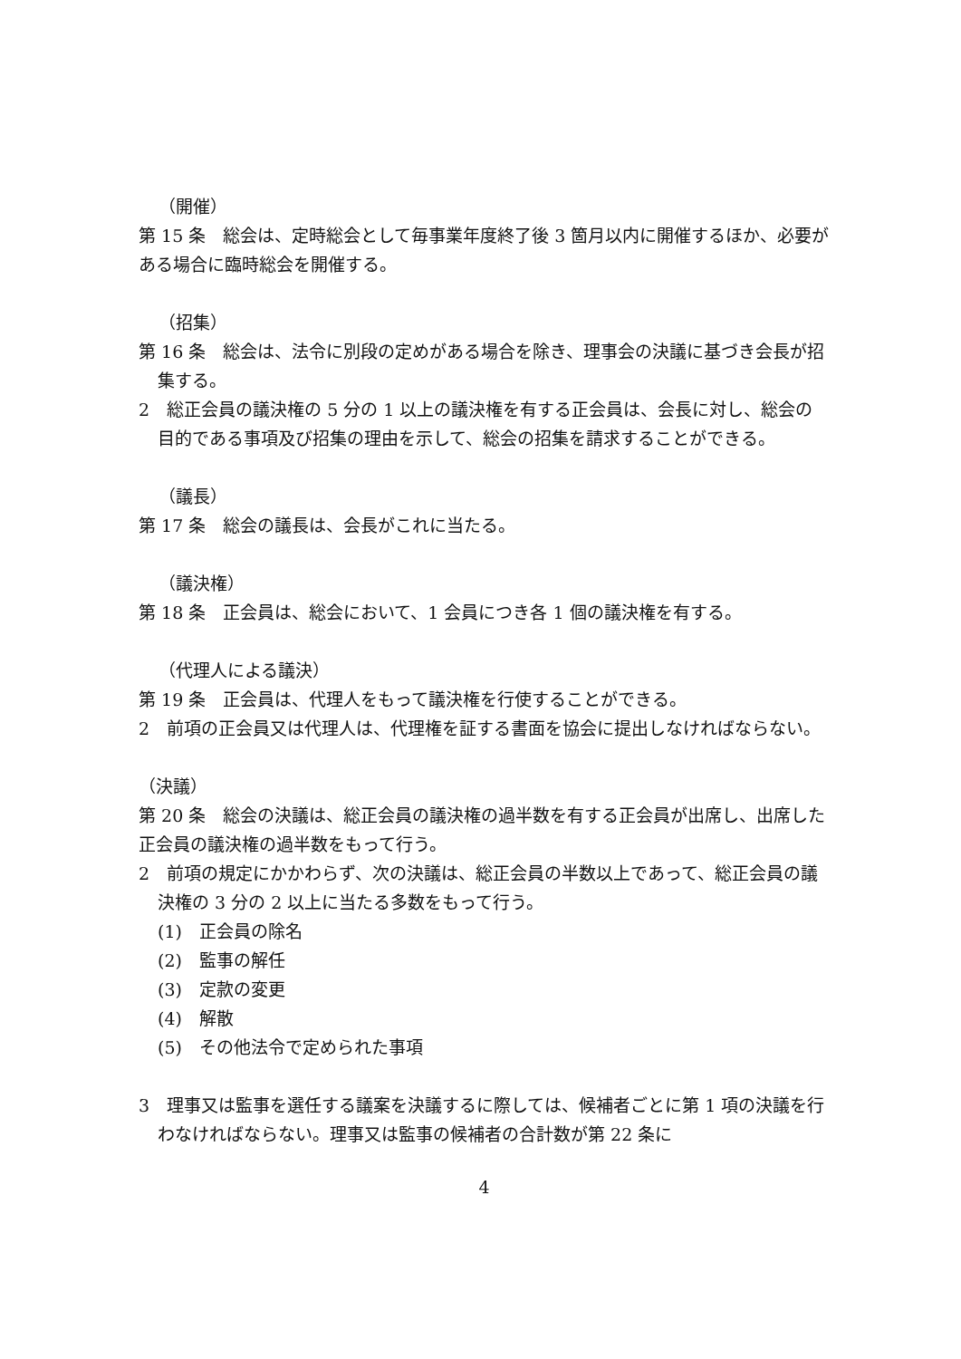（開催）
第 15 条　総会は、定時総会として毎事業年度終了後 3 箇月以内に開催するほか、必要がある場合に臨時総会を開催する。
（招集）
第 16 条　総会は、法令に別段の定めがある場合を除き、理事会の決議に基づき会長が招集する。
2　総正会員の議決権の 5 分の 1 以上の議決権を有する正会員は、会長に対し、総会の目的である事項及び招集の理由を示して、総会の招集を請求することができる。
（議長）
第 17 条　総会の議長は、会長がこれに当たる。
（議決権）
第 18 条　正会員は、総会において、1 会員につき各 1 個の議決権を有する。
（代理人による議決）
第 19 条　正会員は、代理人をもって議決権を行使することができる。
2　前項の正会員又は代理人は、代理権を証する書面を協会に提出しなければならない。
（決議）
第 20 条　総会の決議は、総正会員の議決権の過半数を有する正会員が出席し、出席した正会員の議決権の過半数をもって行う。
2　前項の規定にかかわらず、次の決議は、総正会員の半数以上であって、総正会員の議決権の 3 分の 2 以上に当たる多数をもって行う。
(1)　正会員の除名
(2)　監事の解任
(3)　定款の変更
(4)　解散
(5)　その他法令で定められた事項
3　理事又は監事を選任する議案を決議するに際しては、候補者ごとに第 1 項の決議を行わなければならない。理事又は監事の候補者の合計数が第 22 条に
4